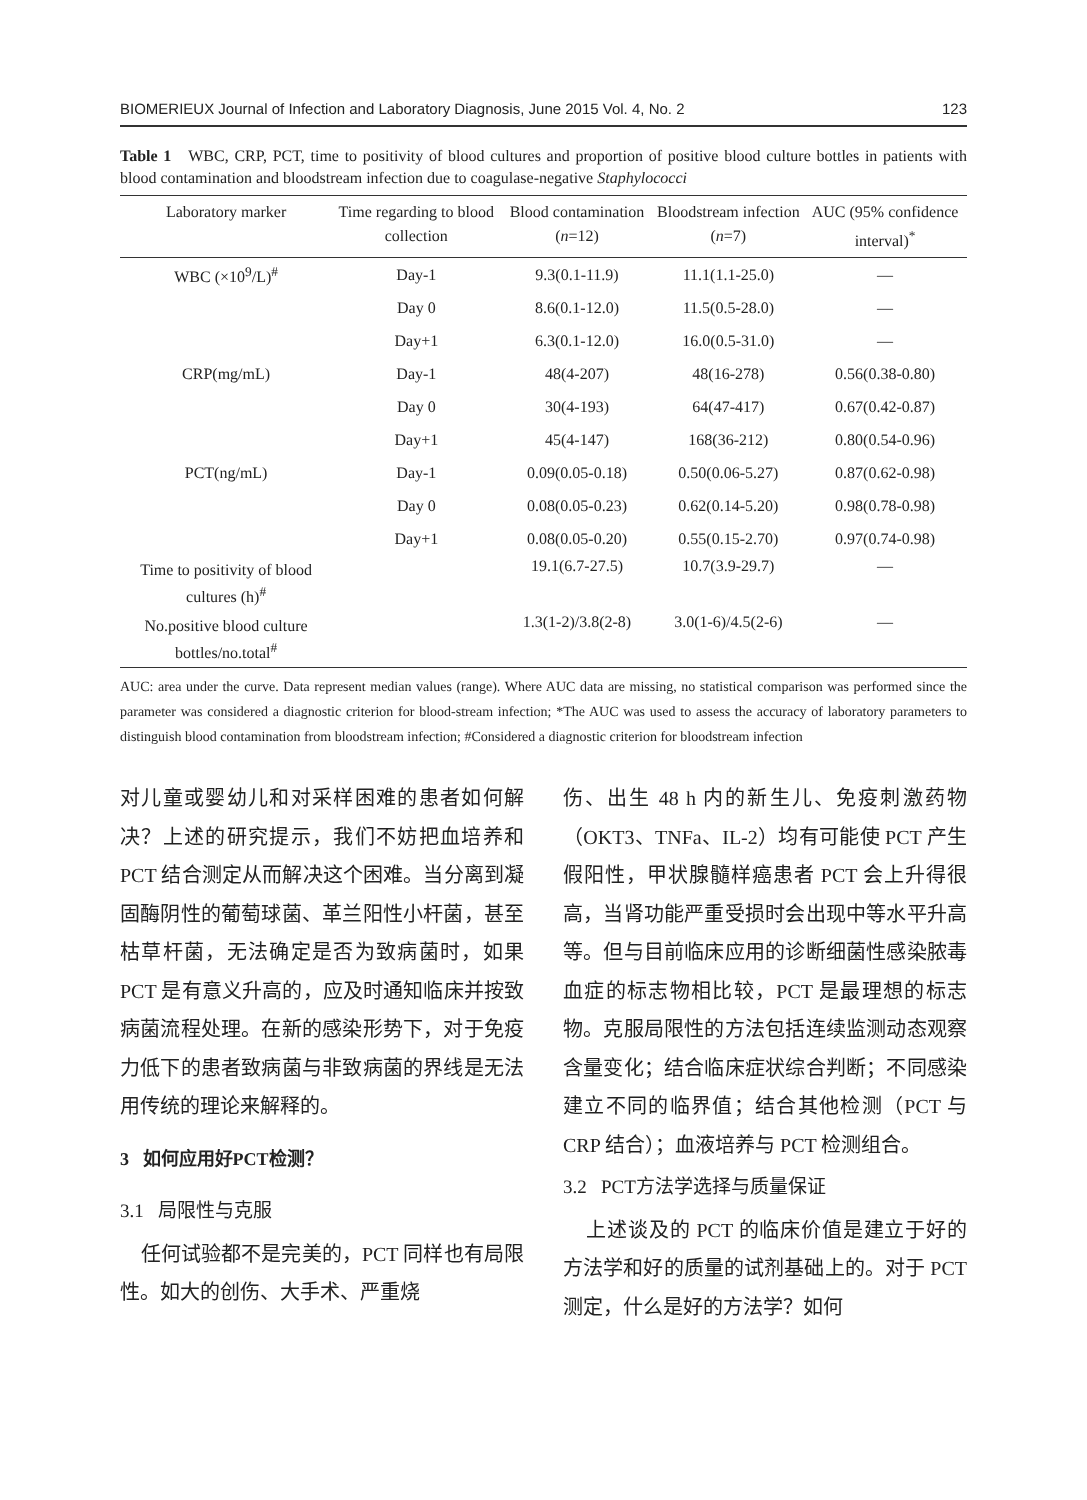BIOMERIEUX Journal of Infection and Laboratory Diagnosis, June 2015 Vol. 4, No. 2 123
Table 1 WBC, CRP, PCT, time to positivity of blood cultures and proportion of positive blood culture bottles in patients with blood contamination and bloodstream infection due to coagulase-negative Staphylococci
| Laboratory marker | Time regarding to blood collection | Blood contamination ( n =12) | Bloodstream infection ( n =7) | AUC (95% confidence interval)<sup>*</sup> |
| --- | --- | --- | --- | --- |
| WBC (×10<sup>9</sup>/L)<sup>#</sup> | Day-1 | 9.3(0.1-11.9) | 11.1(1.1-25.0) | — |
| | Day 0 | 8.6(0.1-12.0) | 11.5(0.5-28.0) | — |
| | Day+1 | 6.3(0.1-12.0) | 16.0(0.5-31.0) | — |
| CRP(mg/mL) | Day-1 | 48(4-207) | 48(16-278) | 0.56(0.38-0.80) |
| | Day 0 | 30(4-193) | 64(47-417) | 0.67(0.42-0.87) |
| | Day+1 | 45(4-147) | 168(36-212) | 0.80(0.54-0.96) |
| PCT(ng/mL) | Day-1 | 0.09(0.05-0.18) | 0.50(0.06-5.27) | 0.87(0.62-0.98) |
| | Day 0 | 0.08(0.05-0.23) | 0.62(0.14-5.20) | 0.98(0.78-0.98) |
| | Day+1 | 0.08(0.05-0.20) | 0.55(0.15-2.70) | 0.97(0.74-0.98) |
| Time to positivity of blood cultures (h)<sup>#</sup> | | 19.1(6.7-27.5) | 10.7(3.9-29.7) | — |
| No.positive blood culture bottles/no.total<sup>#</sup> | | 1.3(1-2)/3.8(2-8) | 3.0(1-6)/4.5(2-6) | — |
AUC: area under the curve. Data represent median values (range). Where AUC data are missing, no statistical comparison was performed since the parameter was considered a diagnostic criterion for blood-stream infection; *The AUC was used to assess the accuracy of laboratory parameters to distinguish blood contamination from bloodstream infection; #Considered a diagnostic criterion for bloodstream infection
对儿童或婴幼儿和对采样困难的患者如何解决？上述的研究提示，我们不妨把血培养和 PCT 结合测定从而解决这个困难。当分离到凝固酶阴性的葡萄球菌、革兰阳性小杆菌，甚至枯草杆菌，无法确定是否为致病菌时，如果 PCT 是有意义升高的，应及时通知临床并按致病菌流程处理。在新的感染形势下，对于免疫力低下的患者致病菌与非致病菌的界线是无法用传统的理论来解释的。
3 如何应用好PCT检测？
3.1 局限性与克服
任何试验都不是完美的，PCT 同样也有局限性。如大的创伤、大手术、严重烧
伤、出生 48 h 内的新生儿、免疫刺激药物（OKT3、TNFa、IL-2）均有可能使 PCT 产生假阳性，甲状腺髓样癌患者 PCT 会上升得很高，当肾功能严重受损时会出现中等水平升高等。但与目前临床应用的诊断细菌性感染脓毒血症的标志物相比较，PCT 是最理想的标志物。克服局限性的方法包括连续监测动态观察含量变化；结合临床症状综合判断；不同感染建立不同的临界值；结合其他检测（PCT 与 CRP 结合）；血液培养与 PCT 检测组合。
3.2 PCT方法学选择与质量保证
上述谈及的 PCT 的临床价值是建立于好的方法学和好的质量的试剂基础上的。对于 PCT 测定，什么是好的方法学？如何